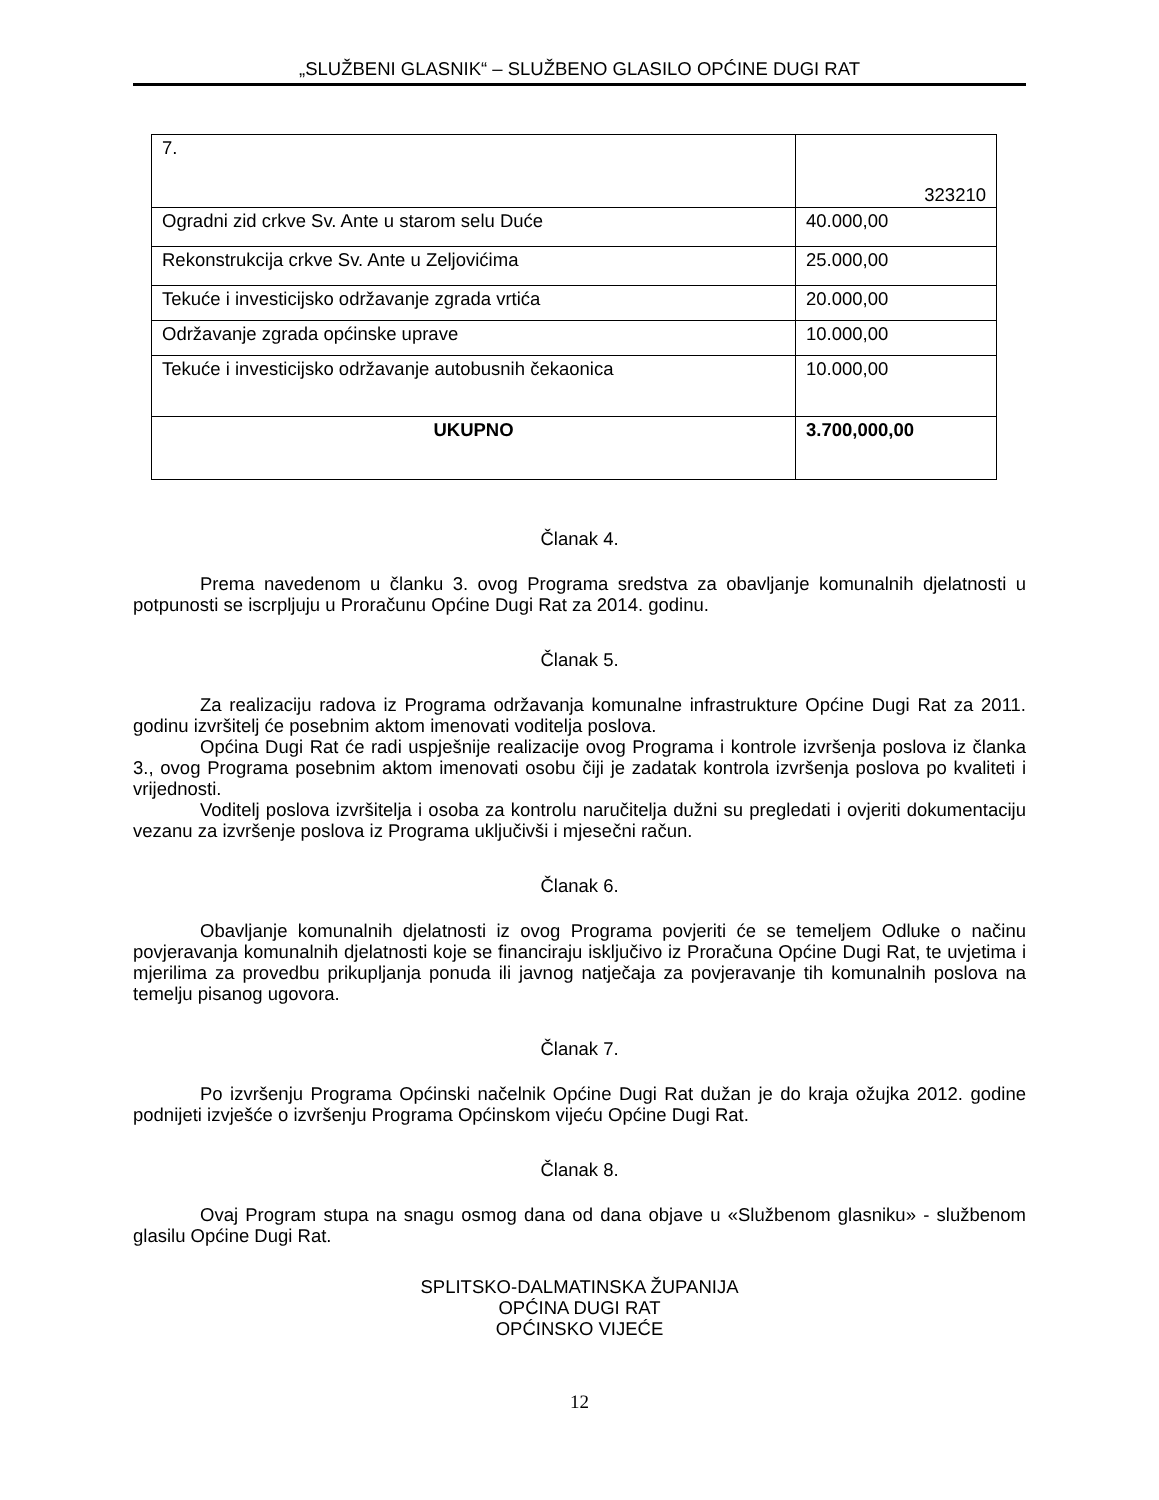„SLUŽBENI GLASNIK“ – SLUŽBENO GLASILO OPĆINE DUGI RAT
| 7. | 323210 |
| Ogradni zid crkve Sv. Ante u starom selu Duće | 40.000,00 |
| Rekonstrukcija crkve Sv. Ante u Zeljovićima | 25.000,00 |
| Tekuće i investicijsko održavanje zgrada vrtića | 20.000,00 |
| Održavanje zgrada općinske uprave | 10.000,00 |
| Tekuće i investicijsko održavanje autobusnih čekaonica | 10.000,00 |
| UKUPNO | 3.700,000,00 |
Članak 4.
Prema navedenom u članku 3. ovog Programa sredstva za obavljanje komunalnih djelatnosti u potpunosti se iscrpljuju u Proračunu Općine Dugi Rat za 2014. godinu.
Članak 5.
Za realizaciju radova iz Programa održavanja komunalne infrastrukture Općine Dugi Rat za 2011. godinu izvršitelj će posebnim aktom imenovati voditelja poslova.
Općina Dugi Rat će radi uspješnije realizacije ovog Programa i kontrole izvršenja poslova iz članka 3., ovog Programa posebnim aktom imenovati osobu čiji je zadatak kontrola izvršenja poslova po kvaliteti i vrijednosti.
Voditelj poslova izvršitelja i osoba za kontrolu naručitelja dužni su pregledati i ovjeriti dokumentaciju vezanu za izvršenje poslova iz Programa uključivši i mjesečni račun.
Članak 6.
Obavljanje komunalnih djelatnosti iz ovog Programa povjeriti će se temeljem Odluke o načinu povjeravanja komunalnih djelatnosti koje se financiraju isključivo iz Proračuna Općine Dugi Rat, te uvjetima i mjerilima za provedbu prikupljanja ponuda ili javnog natječaja za povjeravanje tih komunalnih poslova na temelju pisanog ugovora.
Članak 7.
Po izvršenju Programa Općinski načelnik Općine Dugi Rat dužan je do kraja ožujka 2012. godine podnijeti izvješće o izvršenju Programa Općinskom vijeću Općine Dugi Rat.
Članak 8.
Ovaj Program stupa na snagu osmog dana od dana objave u «Službenom glasniku» - službenom glasilu Općine Dugi Rat.
SPLITSKO-DALMATINSKA ŽUPANIJA
OPĆINA DUGI RAT
OPĆINSKO VIJEĆE
12